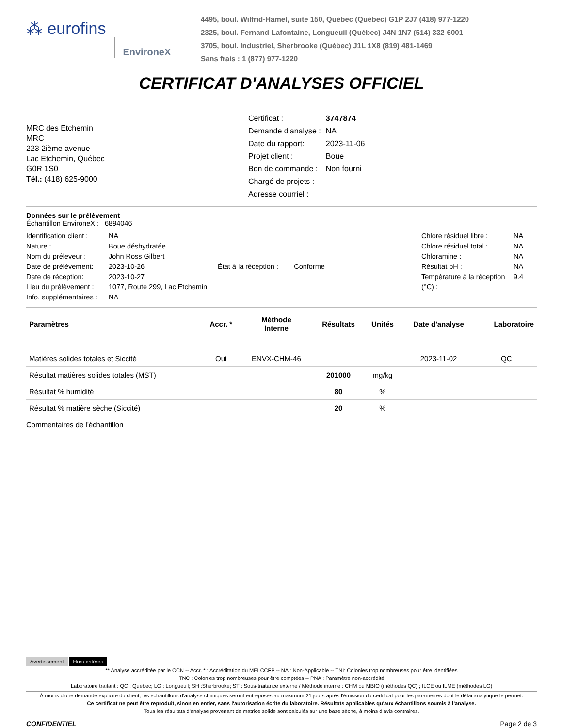⁂ eurofins EnvironeX
4495, boul. Wilfrid-Hamel, suite 150, Québec (Québec) G1P 2J7 (418) 977-1220
2325, boul. Fernand-Lafontaine, Longueuil (Québec) J4N 1N7 (514) 332-6001
3705, boul. Industriel, Sherbrooke (Québec) J1L 1X8 (819) 481-1469
Sans frais : 1 (877) 977-1220
CERTIFICAT D'ANALYSES OFFICIEL
MRC des Etchemin
MRC
223 2ième avenue
Lac Etchemin, Québec
G0R 1S0
Tél.: (418) 625-9000
| Certificat : | 3747874 |
| Demande d'analyse : | NA |
| Date du rapport: | 2023-11-06 |
| Projet client : | Boue |
| Bon de commande : | Non fourni |
| Chargé de projets : | |
| Adresse courriel : | |
Données sur le prélèvement
Échantillon EnvironeX : 6894046
Identification client :
Nature :
Nom du préleveur :
Date de prélèvement:
Date de réception:
Lieu du prélèvement :
Info. supplémentaires :
NA
Boue déshydratée
John Ross Gilbert
2023-10-26
2023-10-27
1077, Route 299, Lac Etchemin
NA
État à la réception : Conforme
Chlore résiduel libre :
Chlore résiduel total :
Chloramine :
Résultat pH :
Température à la réception (°C) :
NA
NA
NA
NA
9.4
| Paramètres | Accr. * | Méthode Interne | Résultats | Unités | Date d'analyse | Laboratoire |
| --- | --- | --- | --- | --- | --- | --- |
| Matières solides totales et Siccité | Oui | ENVX-CHM-46 | | | 2023-11-02 | QC |
| Résultat matières solides totales (MST) | | | 201000 | mg/kg | | |
| Résultat % humidité | | | 80 | % | | |
| Résultat % matière sèche (Siccité) | | | 20 | % | | |
Commentaires de l'échantillon
Avertissement Hors critères
** Analyse accréditée par le CCN -- Accr. * : Accréditation du MELCCFP -- NA : Non-Applicable -- TNI: Colonies trop nombreuses pour être identifiées
TNC : Colonies trop nombreuses pour être comptées -- PNA : Paramètre non-accrédité
Laboratoire traitant : QC : Québec; LG : Longueuil; SH :Sherbrooke; ST : Sous-traitance externe / Méthode interne : CHM ou MBIO (méthodes QC) ; ILCE ou ILME (méthodes LG)
À moins d'une demande explicite du client, les échantillons d'analyse chimiques seront entreposés au maximum 21 jours après l'émission du certificat pour les paramètres dont le délai analytique le permet.
Ce certificat ne peut être reproduit, sinon en entier, sans l'autorisation écrite du laboratoire. Résultats applicables qu'aux échantillons soumis à l'analyse.
Tous les résultats d'analyse provenant de matrice solide sont calculés sur une base sèche, à moins d'avis contraires.
CONFIDENTIEL Page 2 de 3